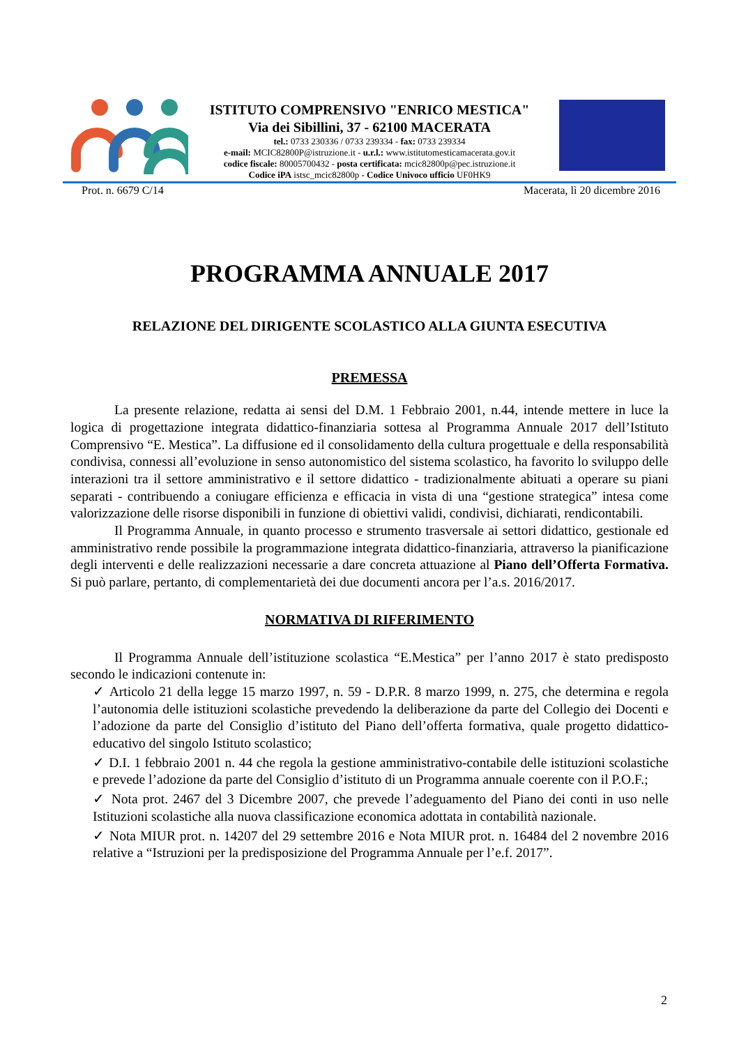ISTITUTO COMPRENSIVO "ENRICO MESTICA"
Via dei Sibillini, 37 - 62100 MACERATA
tel.: 0733 230336 / 0733 239334 - fax: 0733 239334
e-mail: MCIC82800P@istruzione.it - u.r.l.: www.istitutomesticamacerata.gov.it
codice fiscale: 80005700432 - posta certificata: mcic82800p@pec.istruzione.it
Codice iPA istsc_mcic82800p - Codice Univoco ufficio UF0HK9
Prot. n. 6679 C/14 Macerata, lì 20 dicembre 2016
PROGRAMMA ANNUALE 2017
RELAZIONE DEL DIRIGENTE SCOLASTICO ALLA GIUNTA ESECUTIVA
PREMESSA
La presente relazione, redatta ai sensi del D.M. 1 Febbraio 2001, n.44, intende mettere in luce la logica di progettazione integrata didattico-finanziaria sottesa al Programma Annuale 2017 dell’Istituto Comprensivo “E. Mestica”. La diffusione ed il consolidamento della cultura progettuale e della responsabilità condivisa, connessi all’evoluzione in senso autonomistico del sistema scolastico, ha favorito lo sviluppo delle interazioni tra il settore amministrativo e il settore didattico - tradizionalmente abituati a operare su piani separati - contribuendo a coniugare efficienza e efficacia in vista di una “gestione strategica” intesa come valorizzazione delle risorse disponibili in funzione di obiettivi validi, condivisi, dichiarati, rendicontabili.
Il Programma Annuale, in quanto processo e strumento trasversale ai settori didattico, gestionale ed amministrativo rende possibile la programmazione integrata didattico-finanziaria, attraverso la pianificazione degli interventi e delle realizzazioni necessarie a dare concreta attuazione al Piano dell’Offerta Formativa. Si può parlare, pertanto, di complementarietà dei due documenti ancora per l’a.s. 2016/2017.
NORMATIVA DI RIFERIMENTO
Il Programma Annuale dell’istituzione scolastica “E.Mestica” per l’anno 2017 è stato predisposto secondo le indicazioni contenute in:
✓ Articolo 21 della legge 15 marzo 1997, n. 59 - D.P.R. 8 marzo 1999, n. 275, che determina e regola l’autonomia delle istituzioni scolastiche prevedendo la deliberazione da parte del Collegio dei Docenti e l’adozione da parte del Consiglio d’istituto del Piano dell’offerta formativa, quale progetto didattico-educativo del singolo Istituto scolastico;
✓ D.I. 1 febbraio 2001 n. 44 che regola la gestione amministrativo-contabile delle istituzioni scolastiche e prevede l’adozione da parte del Consiglio d’istituto di un Programma annuale coerente con il P.O.F.;
✓ Nota prot. 2467 del 3 Dicembre 2007, che prevede l’adeguamento del Piano dei conti in uso nelle Istituzioni scolastiche alla nuova classificazione economica adottata in contabilità nazionale.
✓ Nota MIUR prot. n. 14207 del 29 settembre 2016 e Nota MIUR prot. n. 16484 del 2 novembre 2016 relative a “Istruzioni per la predisposizione del Programma Annuale per l’e.f. 2017”.
2